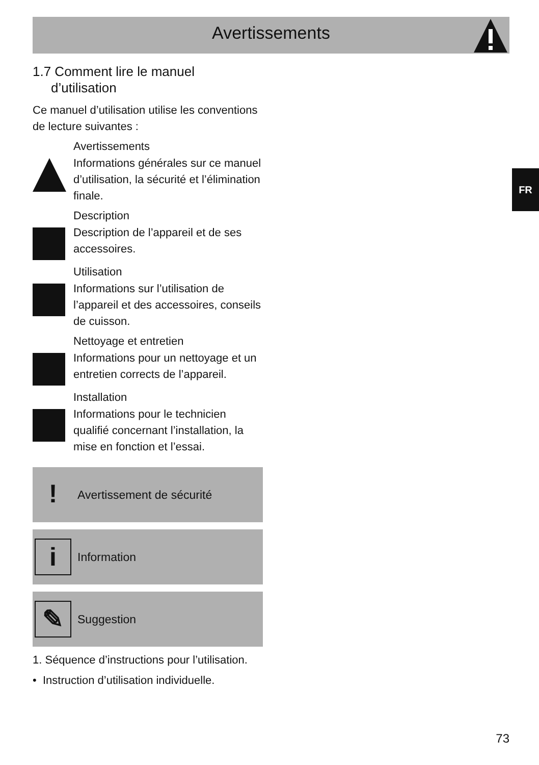Avertissements
FR
1.7 Comment lire le manuel
d’utilisation
Ce manuel d’utilisation utilise les conventions de lecture suivantes :
Avertissements
Informations générales sur ce manuel d’utilisation, la sécurité et l’élimination finale.
Description
Description de l’appareil et de ses accessoires.
Utilisation
Informations sur l’utilisation de l’appareil et des accessoires, conseils de cuisson.
Nettoyage et entretien
Informations pour un nettoyage et un entretien corrects de l’appareil.
Installation
Informations pour le technicien qualifié concernant l’installation, la mise en fonction et l’essai.
!
Avertissement de sécurité
i
Information
✎
Suggestion
1. Séquence d’instructions pour l’utilisation.
• Instruction d’utilisation individuelle.
73